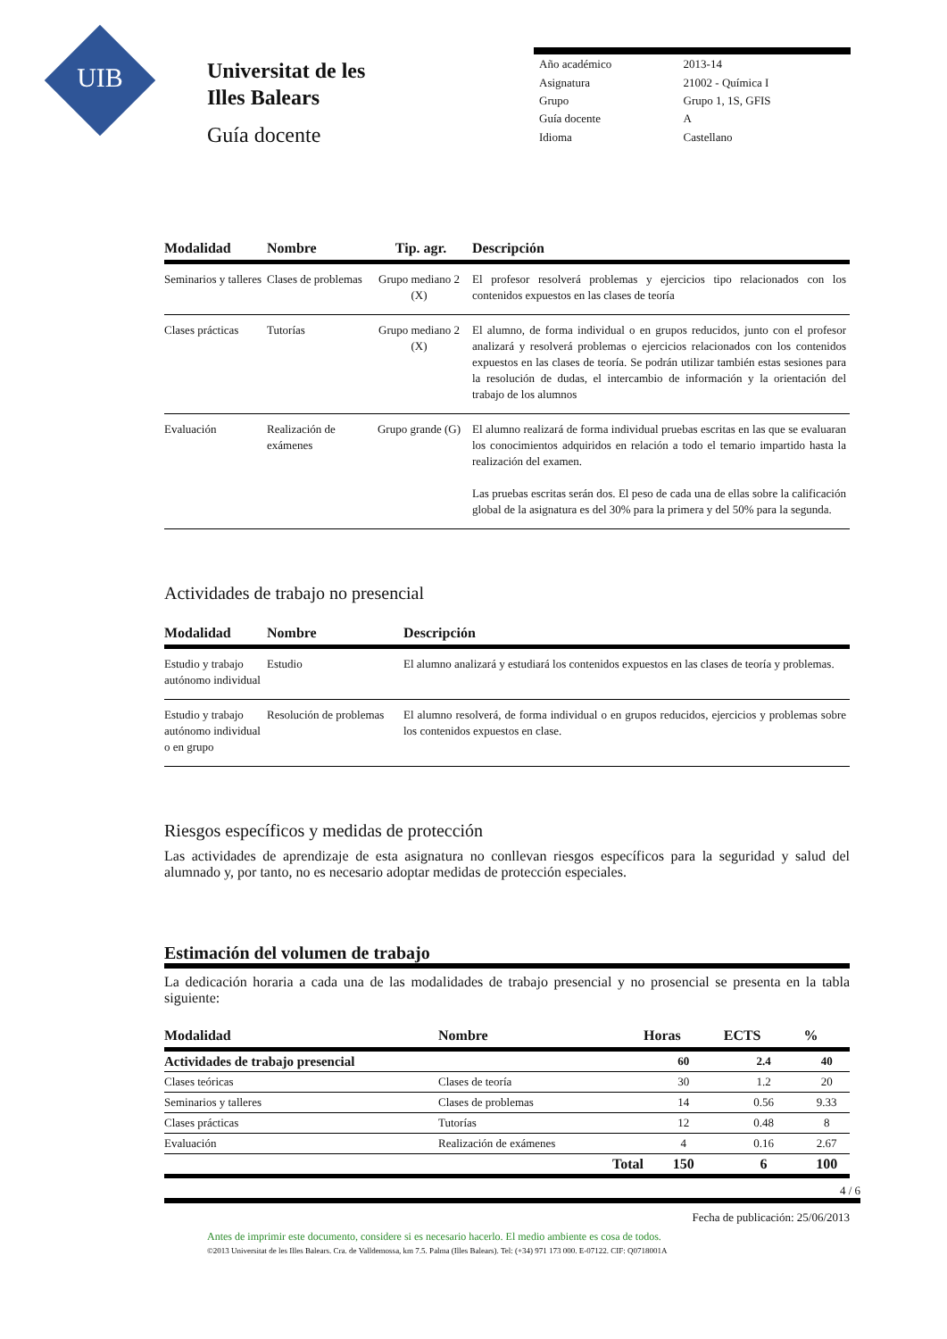UIB
Universitat de les
Illes Balears
Guía docente
| Año académico | 2013-14 |
| Asignatura | 21002 - Química I |
| Grupo | Grupo 1, 1S, GFIS |
| Guía docente | A |
| Idioma | Castellano |
| Modalidad | Nombre | Tip. agr. | Descripción |
| --- | --- | --- | --- |
| Seminarios y talleres | Clases de problemas | Grupo mediano 2 (X) | El profesor resolverá problemas y ejercicios tipo relacionados con los contenidos expuestos en las clases de teoría |
| Clases prácticas | Tutorías | Grupo mediano 2 (X) | El alumno, de forma individual o en grupos reducidos, junto con el profesor analizará y resolverá problemas o ejercicios relacionados con los contenidos expuestos en las clases de teoría. Se podrán utilizar también estas sesiones para la resolución de dudas, el intercambio de información y la orientación del trabajo de los alumnos |
| Evaluación | Realización de exámenes | Grupo grande (G) | El alumno realizará de forma individual pruebas escritas en las que se evaluaran los conocimientos adquiridos en relación a todo el temario impartido hasta la realización del examen. Las pruebas escritas serán dos. El peso de cada una de ellas sobre la calificación global de la asignatura es del 30% para la primera y del 50% para la segunda. |
Actividades de trabajo no presencial
| Modalidad | Nombre | Descripción |
| --- | --- | --- |
| Estudio y trabajo autónomo individual | Estudio | El alumno analizará y estudiará los contenidos expuestos en las clases de teoría y problemas. |
| Estudio y trabajo autónomo individual o en grupo | Resolución de problemas | El alumno resolverá, de forma individual o en grupos reducidos, ejercicios y problemas sobre los contenidos expuestos en clase. |
Riesgos específicos y medidas de protección
Las actividades de aprendizaje de esta asignatura no conllevan riesgos específicos para la seguridad y salud del alumnado y, por tanto, no es necesario adoptar medidas de protección especiales.
Estimación del volumen de trabajo
La dedicación horaria a cada una de las modalidades de trabajo presencial y no prosencial se presenta en la tabla siguiente:
| Modalidad | Nombre | Horas | ECTS | % |
| --- | --- | --- | --- | --- |
| Actividades de trabajo presencial | | 60 | 2.4 | 40 |
| Clases teóricas | Clases de teoría | 30 | 1.2 | 20 |
| Seminarios y talleres | Clases de problemas | 14 | 0.56 | 9.33 |
| Clases prácticas | Tutorías | 12 | 0.48 | 8 |
| Evaluación | Realización de exámenes | 4 | 0.16 | 2.67 |
| | Total | 150 | 6 | 100 |
4 / 6
Fecha de publicación: 25/06/2013
Antes de imprimir este documento, considere si es necesario hacerlo. El medio ambiente es cosa de todos.
©2013 Universitat de les Illes Balears. Cra. de Valldemossa, km 7.5. Palma (Illes Balears). Tel: (+34) 971 173 000. E-07122. CIF: Q0718001A